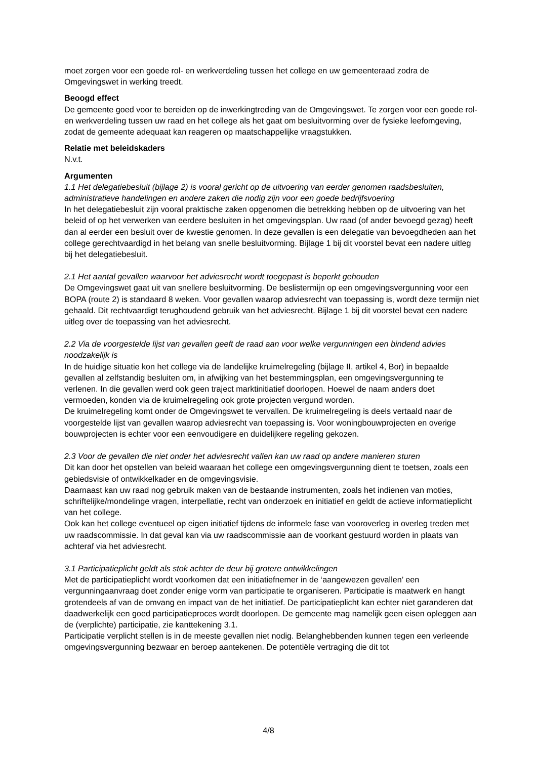moet zorgen voor een goede rol- en werkverdeling tussen het college en uw gemeenteraad zodra de Omgevingswet in werking treedt.
Beoogd effect
De gemeente goed voor te bereiden op de inwerkingtreding van de Omgevingswet. Te zorgen voor een goede rol- en werkverdeling tussen uw raad en het college als het gaat om besluitvorming over de fysieke leefomgeving, zodat de gemeente adequaat kan reageren op maatschappelijke vraagstukken.
Relatie met beleidskaders
N.v.t.
Argumenten
1.1 Het delegatiebesluit (bijlage 2) is vooral gericht op de uitvoering van eerder genomen raadsbesluiten, administratieve handelingen en andere zaken die nodig zijn voor een goede bedrijfsvoering
In het delegatiebesluit zijn vooral praktische zaken opgenomen die betrekking hebben op de uitvoering van het beleid of op het verwerken van eerdere besluiten in het omgevingsplan. Uw raad (of ander bevoegd gezag) heeft dan al eerder een besluit over de kwestie genomen. In deze gevallen is een delegatie van bevoegdheden aan het college gerechtvaardigd in het belang van snelle besluitvorming. Bijlage 1 bij dit voorstel bevat een nadere uitleg bij het delegatiebesluit.
2.1 Het aantal gevallen waarvoor het adviesrecht wordt toegepast is beperkt gehouden
De Omgevingswet gaat uit van snellere besluitvorming. De beslistermijn op een omgevingsvergunning voor een BOPA (route 2) is standaard 8 weken. Voor gevallen waarop adviesrecht van toepassing is, wordt deze termijn niet gehaald. Dit rechtvaardigt terughoudend gebruik van het adviesrecht. Bijlage 1 bij dit voorstel bevat een nadere uitleg over de toepassing van het adviesrecht.
2.2 Via de voorgestelde lijst van gevallen geeft de raad aan voor welke vergunningen een bindend advies noodzakelijk is
In de huidige situatie kon het college via de landelijke kruimelregeling (bijlage II, artikel 4, Bor) in bepaalde gevallen al zelfstandig besluiten om, in afwijking van het bestemmingsplan, een omgevingsvergunning te verlenen. In die gevallen werd ook geen traject marktinitiatief doorlopen. Hoewel de naam anders doet vermoeden, konden via de kruimelregeling ook grote projecten vergund worden.
De kruimelregeling komt onder de Omgevingswet te vervallen. De kruimelregeling is deels vertaald naar de voorgestelde lijst van gevallen waarop adviesrecht van toepassing is. Voor woningbouwprojecten en overige bouwprojecten is echter voor een eenvoudigere en duidelijkere regeling gekozen.
2.3 Voor de gevallen die niet onder het adviesrecht vallen kan uw raad op andere manieren sturen
Dit kan door het opstellen van beleid waaraan het college een omgevingsvergunning dient te toetsen, zoals een gebiedsvisie of ontwikkelkader en de omgevingsvisie.
Daarnaast kan uw raad nog gebruik maken van de bestaande instrumenten, zoals het indienen van moties, schriftelijke/mondelinge vragen, interpellatie, recht van onderzoek en initiatief en geldt de actieve informatieplicht van het college.
Ook kan het college eventueel op eigen initiatief tijdens de informele fase van vooroverleg in overleg treden met uw raadscommissie. In dat geval kan via uw raadscommissie aan de voorkant gestuurd worden in plaats van achteraf via het adviesrecht.
3.1 Participatieplicht geldt als stok achter de deur bij grotere ontwikkelingen
Met de participatieplicht wordt voorkomen dat een initiatiefnemer in de ‘aangewezen gevallen’ een vergunningaanvraag doet zonder enige vorm van participatie te organiseren. Participatie is maatwerk en hangt grotendeels af van de omvang en impact van de het initiatief. De participatieplicht kan echter niet garanderen dat daadwerkelijk een goed participatieproces wordt doorlopen. De gemeente mag namelijk geen eisen opleggen aan de (verplichte) participatie, zie kanttekening 3.1.
Participatie verplicht stellen is in de meeste gevallen niet nodig. Belanghebbenden kunnen tegen een verleende omgevingsvergunning bezwaar en beroep aantekenen. De potentiële vertraging die dit tot
4/8